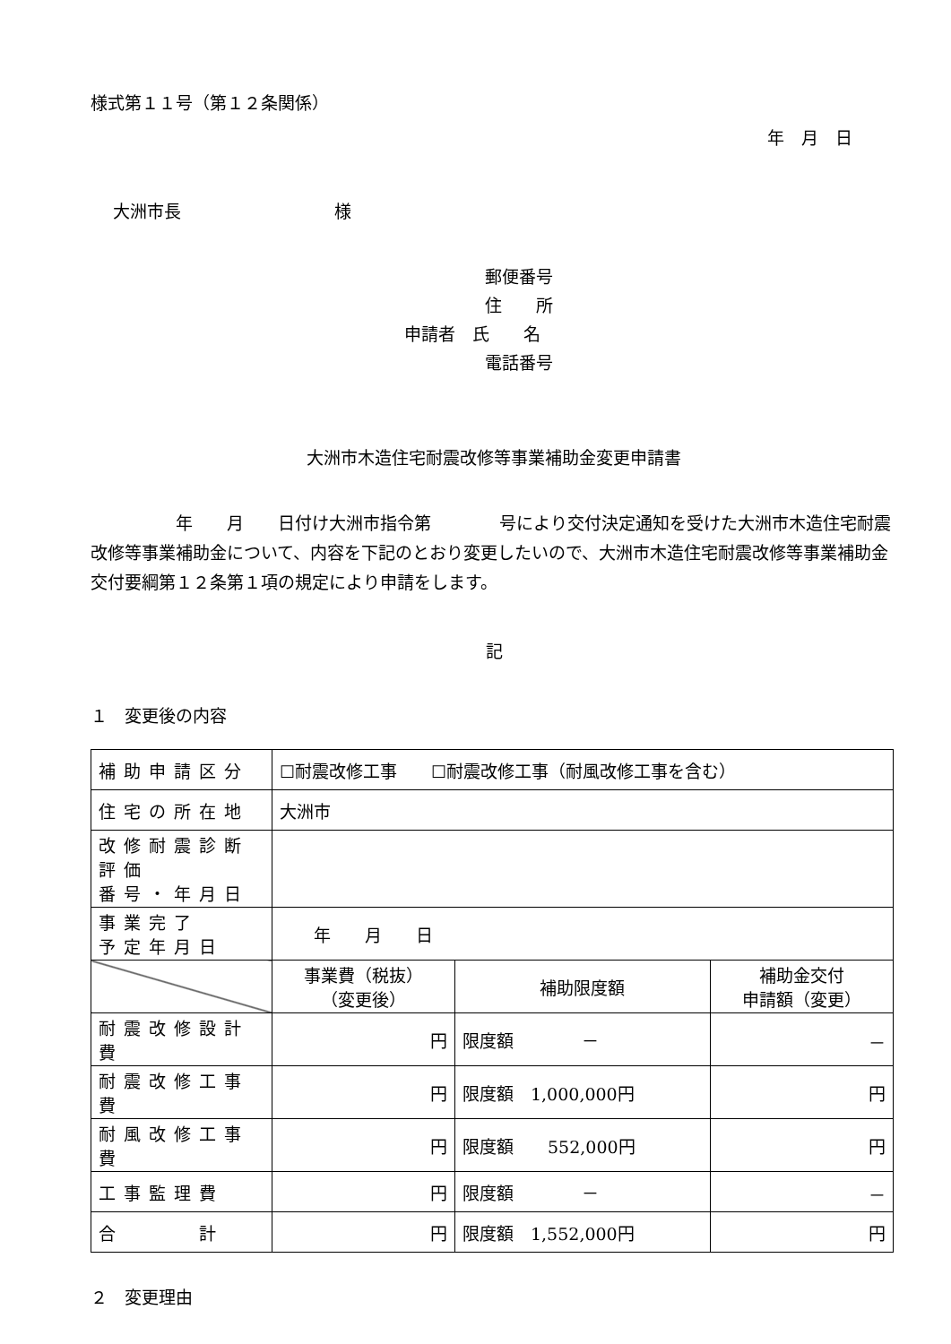様式第１１号（第１２条関係）
年　月　日
大洲市長　　　　　　　　　様
郵便番号
住　　所
申請者　氏　　名
電話番号
大洲市木造住宅耐震改修等事業補助金変更申請書
　　　　　年　　月　　日付け大洲市指令第　　　　号により交付決定通知を受けた大洲市木造住宅耐震改修等事業補助金について、内容を下記のとおり変更したいので、大洲市木造住宅耐震改修等事業補助金交付要綱第１２条第１項の規定により申請をします。
記
１　変更後の内容
| 補助申請区分 | ☐耐震改修工事 ☐耐震改修工事（耐風改修工事を含む） | | |
| 住宅の所在地 | 大洲市 | | |
| 改修耐震診断評価 番号・年月日 | | | |
| 事業完了 予定年月日 | 年 月 日 | | |
| | 事業費（税抜） （変更後） | 補助限度額 | 補助金交付 申請額（変更） |
| 耐震改修設計費 | 円 | 限度額 － | － |
| 耐震改修工事費 | 円 | 限度額 1,000,000円 | 円 |
| 耐風改修工事費 | 円 | 限度額 552,000円 | 円 |
| 工事監理費 | 円 | 限度額 － | － |
| 合 計 | 円 | 限度額 1,552,000円 | 円 |
２　変更理由